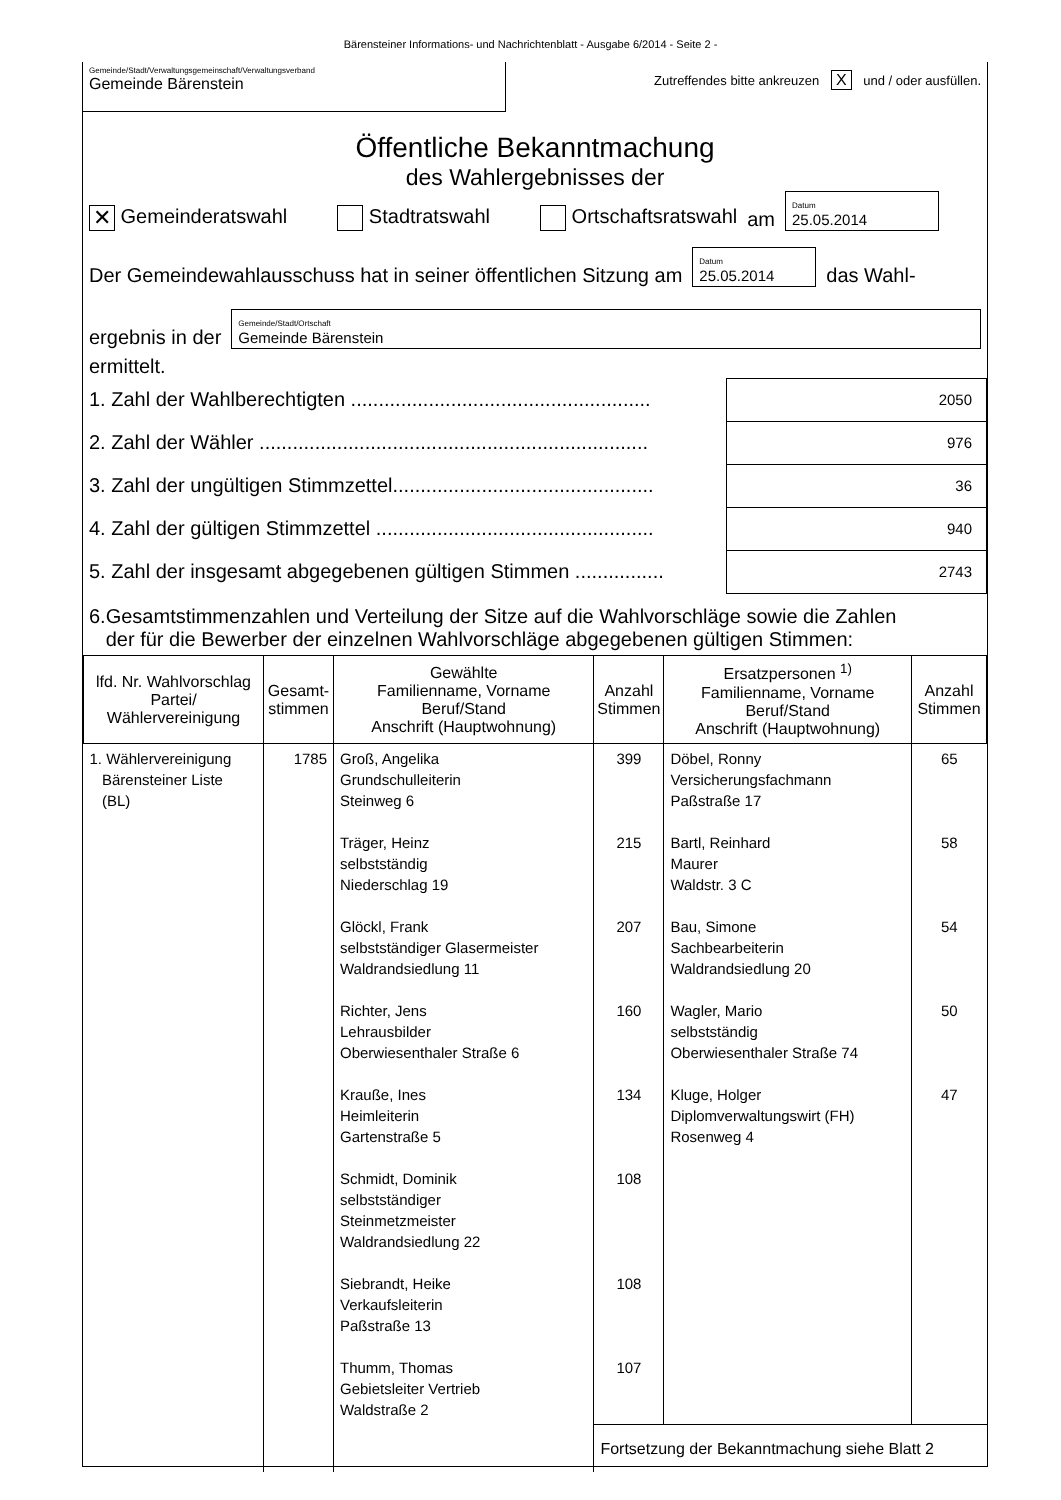Bärensteiner Informations- und Nachrichtenblatt - Ausgabe 6/2014 - Seite 2 -
Gemeinde/Stadt/Verwaltungsgemeinschaft/Verwaltungsverband
Gemeinde Bärenstein
Zutreffendes bitte ankreuzen X und / oder ausfüllen.
Öffentliche Bekanntmachung
des Wahlergebnisses der
✕ Gemeinderatswahl Stadtratswahl Ortschaftsratswahl am Datum
25.05.2014
Der Gemeindewahlausschuss hat in seiner öffentlichen Sitzung am Datum
25.05.2014 das Wahl-
ergebnis in der Gemeinde/Stadt/Ortschaft
Gemeinde Bärenstein
ermittelt.
1. Zahl der Wahlberechtigten ......................................................
2050
2. Zahl der Wähler ......................................................................
976
3. Zahl der ungültigen Stimmzettel...............................................
36
4. Zahl der gültigen Stimmzettel ..................................................
940
5. Zahl der insgesamt abgegebenen gültigen Stimmen ................
2743
6.Gesamtstimmenzahlen und Verteilung der Sitze auf die Wahlvorschläge sowie die Zahlen
der für die Bewerber der einzelnen Wahlvorschläge abgegebenen gültigen Stimmen:
| lfd. Nr. Wahlvorschlag Partei/ Wählervereinigung | Gesamt- stimmen | Gewählte Familienname, Vorname Beruf/Stand Anschrift (Hauptwohnung) | Anzahl Stimmen | Ersatzpersonen <sup>1)</sup> Familienname, Vorname Beruf/Stand Anschrift (Hauptwohnung) | Anzahl Stimmen |
| --- | --- | --- | --- | --- | --- |
| 1. Wählervereinigung Bärensteiner Liste (BL) | 1785 | Groß, Angelika Grundschulleiterin Steinweg 6 Träger, Heinz selbstständig Niederschlag 19 Glöckl, Frank selbstständiger Glasermeister Waldrandsiedlung 11 Richter, Jens Lehrausbilder Oberwiesenthaler Straße 6 Krauße, Ines Heimleiterin Gartenstraße 5 Schmidt, Dominik selbstständiger Steinmetzmeister Waldrandsiedlung 22 Siebrandt, Heike Verkaufsleiterin Paßstraße 13 Thumm, Thomas Gebietsleiter Vertrieb Waldstraße 2 | 399 215 207 160 134 108 108 107 | Döbel, Ronny Versicherungsfachmann Paßstraße 17 Bartl, Reinhard Maurer Waldstr. 3 C Bau, Simone Sachbearbeiterin Waldrandsiedlung 20 Wagler, Mario selbstständig Oberwiesenthaler Straße 74 Kluge, Holger Diplomverwaltungswirt (FH) Rosenweg 4 | 65 58 54 50 47 |
| | | | Fortsetzung der Bekanntmachung siehe Blatt 2 | | |